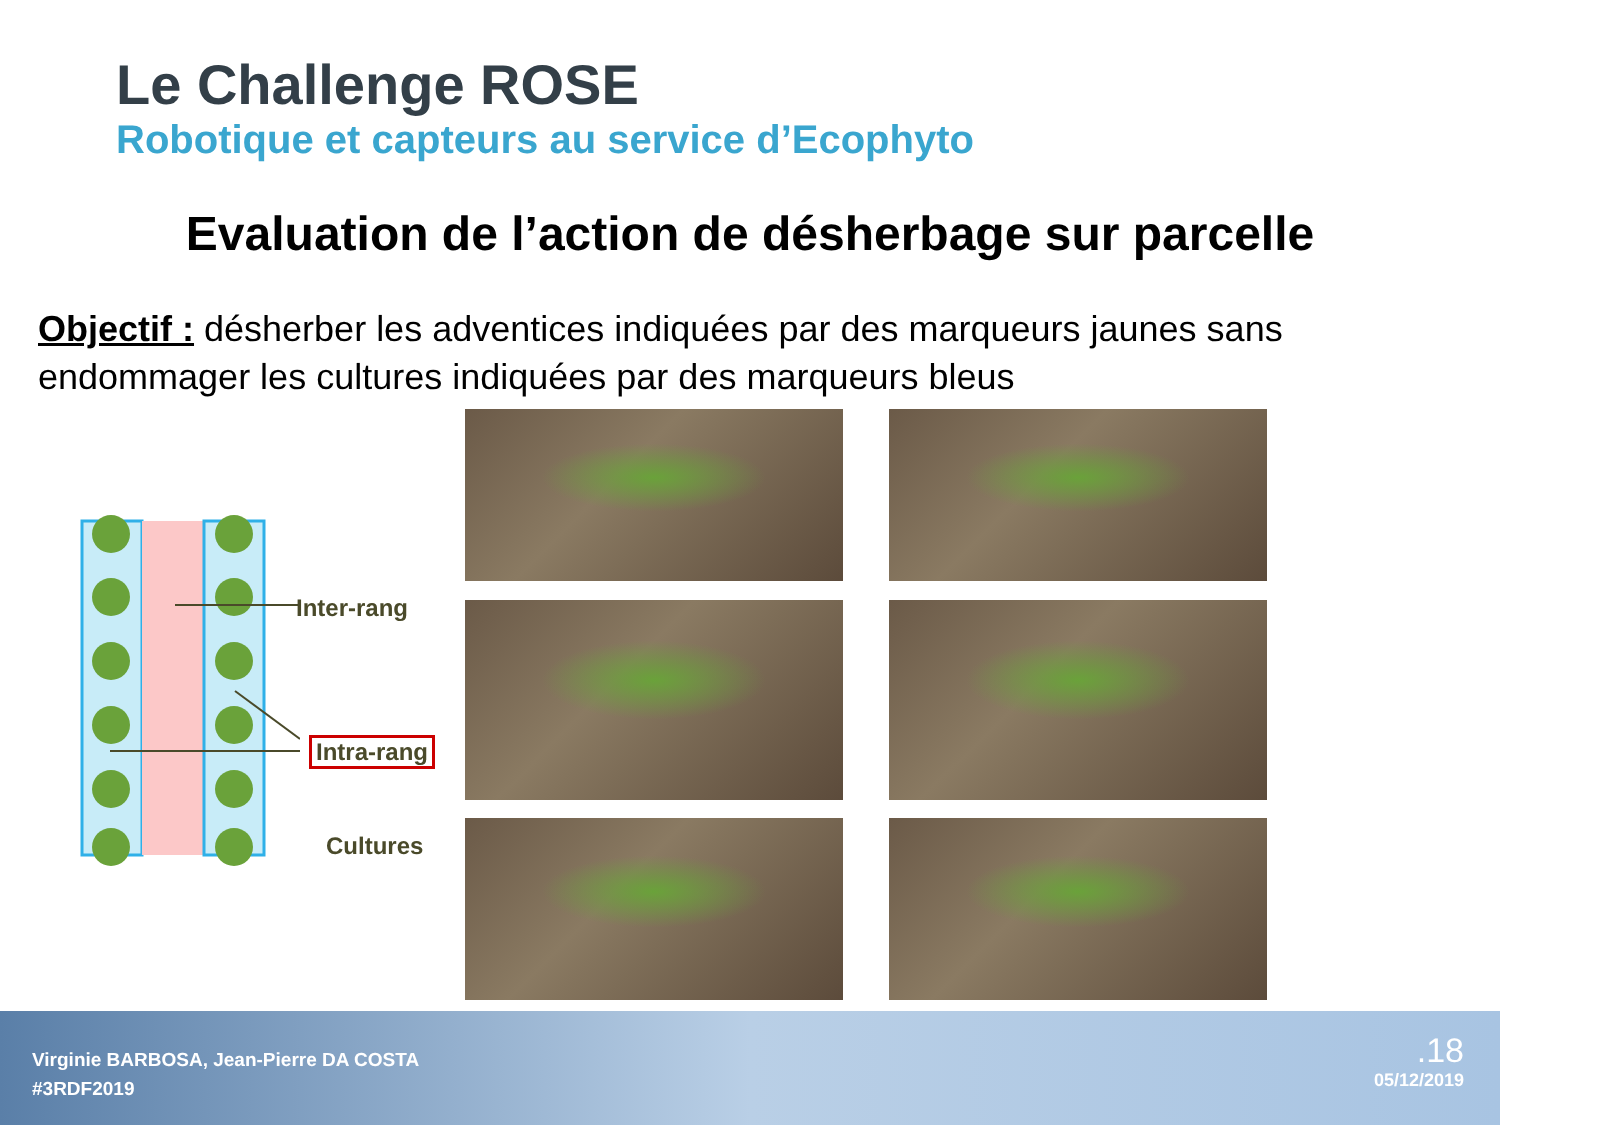Le Challenge ROSE
Robotique et capteurs au service d’Ecophyto
Evaluation de l’action de désherbage sur parcelle
Objectif : désherber les adventices indiquées par des marqueurs jaunes sans endommager les cultures indiquées par des marqueurs bleus
Inter-rang
Intra-rang
Cultures
Virginie BARBOSA, Jean-Pierre DA COSTA
#3RDF2019
.18
05/12/2019